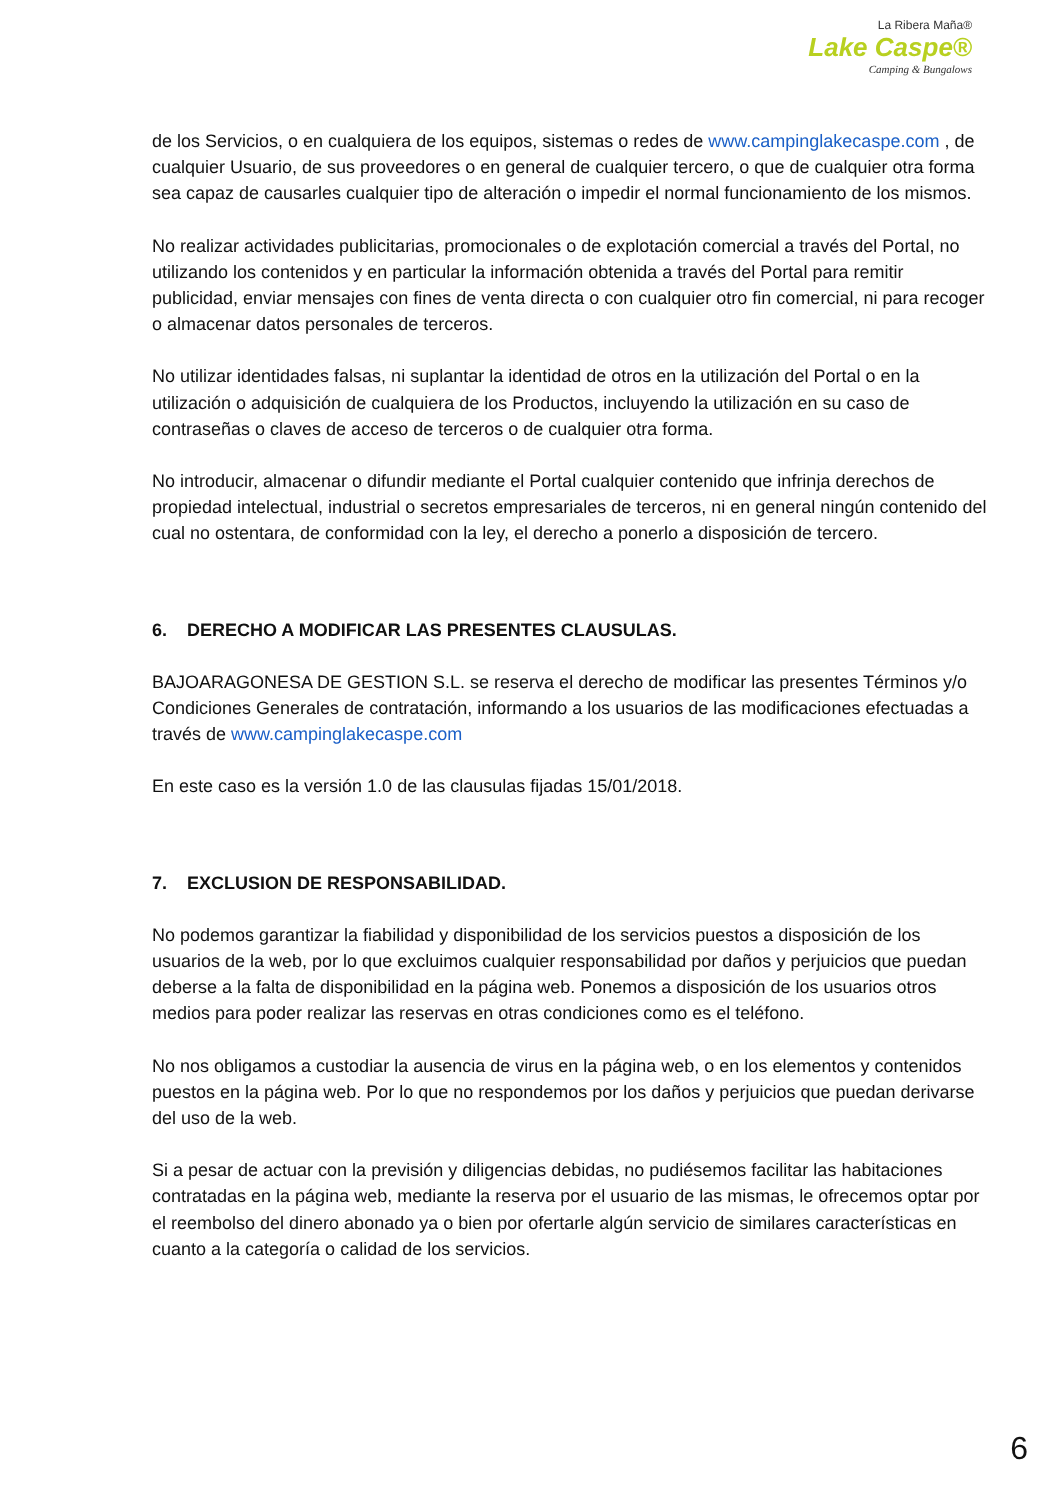La Ribera Maña®
Lake Caspe®
Camping & Bungalows
de los Servicios, o en cualquiera de los equipos, sistemas o redes de www.campinglakecaspe.com , de cualquier Usuario, de sus proveedores o en general de cualquier tercero, o que de cualquier otra forma sea capaz de causarles cualquier tipo de alteración o impedir el normal funcionamiento de los mismos.
No realizar actividades publicitarias, promocionales o de explotación comercial a través del Portal, no utilizando los contenidos y en particular la información obtenida a través del Portal para remitir publicidad, enviar mensajes con fines de venta directa o con cualquier otro fin comercial, ni para recoger o almacenar datos personales de terceros.
No utilizar identidades falsas, ni suplantar la identidad de otros en la utilización del Portal o en la utilización o adquisición de cualquiera de los Productos, incluyendo la utilización en su caso de contraseñas o claves de acceso de terceros o de cualquier otra forma.
No introducir, almacenar o difundir mediante el Portal cualquier contenido que infrinja derechos de propiedad intelectual, industrial o secretos empresariales de terceros, ni en general ningún contenido del cual no ostentara, de conformidad con la ley, el derecho a ponerlo a disposición de tercero.
6. DERECHO A MODIFICAR LAS PRESENTES CLAUSULAS.
BAJOARAGONESA DE GESTION S.L. se reserva el derecho de modificar las presentes Términos y/o Condiciones Generales de contratación, informando a los usuarios de las modificaciones efectuadas a través de www.campinglakecaspe.com
En este caso es la versión 1.0 de las clausulas fijadas 15/01/2018.
7. EXCLUSION DE RESPONSABILIDAD.
No podemos garantizar la fiabilidad y disponibilidad de los servicios puestos a disposición de los usuarios de la web, por lo que excluimos cualquier responsabilidad por daños y perjuicios que puedan deberse a la falta de disponibilidad en la página web. Ponemos a disposición de los usuarios otros medios para poder realizar las reservas en otras condiciones como es el teléfono.
No nos obligamos a custodiar la ausencia de virus en la página web, o en los elementos y contenidos puestos en la página web. Por lo que no respondemos por los daños y perjuicios que puedan derivarse del uso de la web.
Si a pesar de actuar con la previsión y diligencias debidas, no pudiésemos facilitar las habitaciones contratadas en la página web, mediante la reserva por el usuario de las mismas, le ofrecemos optar por el reembolso del dinero abonado ya o bien por ofertarle algún servicio de similares características en cuanto a la categoría o calidad de los servicios.
6